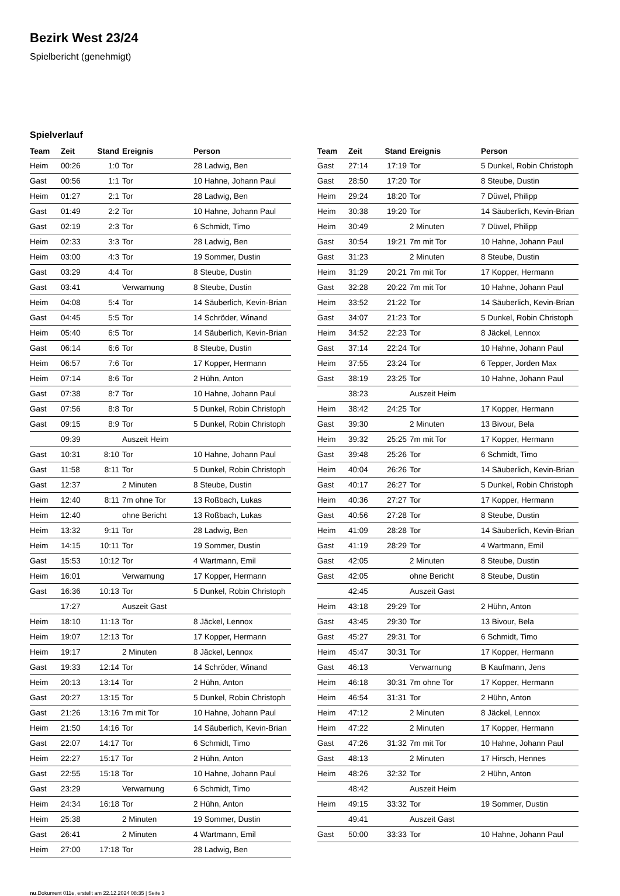Bezirk West 23/24
Spielbericht (genehmigt)
Spielverlauf
| Team | Zeit | Stand | Ereignis | Person |
| --- | --- | --- | --- | --- |
| Heim | 00:26 | 1:0 | Tor | 28 Ladwig, Ben |
| Gast | 00:56 | 1:1 | Tor | 10 Hahne, Johann Paul |
| Heim | 01:27 | 2:1 | Tor | 28 Ladwig, Ben |
| Gast | 01:49 | 2:2 | Tor | 10 Hahne, Johann Paul |
| Gast | 02:19 | 2:3 | Tor | 6 Schmidt, Timo |
| Heim | 02:33 | 3:3 | Tor | 28 Ladwig, Ben |
| Heim | 03:00 | 4:3 | Tor | 19 Sommer, Dustin |
| Gast | 03:29 | 4:4 | Tor | 8 Steube, Dustin |
| Gast | 03:41 | | Verwarnung | 8 Steube, Dustin |
| Heim | 04:08 | 5:4 | Tor | 14 Säuberlich, Kevin-Brian |
| Gast | 04:45 | 5:5 | Tor | 14 Schröder, Winand |
| Heim | 05:40 | 6:5 | Tor | 14 Säuberlich, Kevin-Brian |
| Gast | 06:14 | 6:6 | Tor | 8 Steube, Dustin |
| Heim | 06:57 | 7:6 | Tor | 17 Kopper, Hermann |
| Heim | 07:14 | 8:6 | Tor | 2 Hühn, Anton |
| Gast | 07:38 | 8:7 | Tor | 10 Hahne, Johann Paul |
| Gast | 07:56 | 8:8 | Tor | 5 Dunkel, Robin Christoph |
| Gast | 09:15 | 8:9 | Tor | 5 Dunkel, Robin Christoph |
| | 09:39 | | Auszeit Heim | |
| Gast | 10:31 | 8:10 | Tor | 10 Hahne, Johann Paul |
| Gast | 11:58 | 8:11 | Tor | 5 Dunkel, Robin Christoph |
| Gast | 12:37 | | 2 Minuten | 8 Steube, Dustin |
| Heim | 12:40 | 8:11 | 7m ohne Tor | 13 Roßbach, Lukas |
| Heim | 12:40 | | ohne Bericht | 13 Roßbach, Lukas |
| Heim | 13:32 | 9:11 | Tor | 28 Ladwig, Ben |
| Heim | 14:15 | 10:11 | Tor | 19 Sommer, Dustin |
| Gast | 15:53 | 10:12 | Tor | 4 Wartmann, Emil |
| Heim | 16:01 | | Verwarnung | 17 Kopper, Hermann |
| Gast | 16:36 | 10:13 | Tor | 5 Dunkel, Robin Christoph |
| | 17:27 | | Auszeit Gast | |
| Heim | 18:10 | 11:13 | Tor | 8 Jäckel, Lennox |
| Heim | 19:07 | 12:13 | Tor | 17 Kopper, Hermann |
| Heim | 19:17 | | 2 Minuten | 8 Jäckel, Lennox |
| Gast | 19:33 | 12:14 | Tor | 14 Schröder, Winand |
| Heim | 20:13 | 13:14 | Tor | 2 Hühn, Anton |
| Gast | 20:27 | 13:15 | Tor | 5 Dunkel, Robin Christoph |
| Gast | 21:26 | 13:16 | 7m mit Tor | 10 Hahne, Johann Paul |
| Heim | 21:50 | 14:16 | Tor | 14 Säuberlich, Kevin-Brian |
| Gast | 22:07 | 14:17 | Tor | 6 Schmidt, Timo |
| Heim | 22:27 | 15:17 | Tor | 2 Hühn, Anton |
| Gast | 22:55 | 15:18 | Tor | 10 Hahne, Johann Paul |
| Gast | 23:29 | | Verwarnung | 6 Schmidt, Timo |
| Heim | 24:34 | 16:18 | Tor | 2 Hühn, Anton |
| Heim | 25:38 | | 2 Minuten | 19 Sommer, Dustin |
| Gast | 26:41 | | 2 Minuten | 4 Wartmann, Emil |
| Heim | 27:00 | 17:18 | Tor | 28 Ladwig, Ben |
| Team | Zeit | Stand | Ereignis | Person |
| --- | --- | --- | --- | --- |
| Gast | 27:14 | 17:19 | Tor | 5 Dunkel, Robin Christoph |
| Gast | 28:50 | 17:20 | Tor | 8 Steube, Dustin |
| Heim | 29:24 | 18:20 | Tor | 7 Düwel, Philipp |
| Heim | 30:38 | 19:20 | Tor | 14 Säuberlich, Kevin-Brian |
| Heim | 30:49 | | 2 Minuten | 7 Düwel, Philipp |
| Gast | 30:54 | 19:21 | 7m mit Tor | 10 Hahne, Johann Paul |
| Gast | 31:23 | | 2 Minuten | 8 Steube, Dustin |
| Heim | 31:29 | 20:21 | 7m mit Tor | 17 Kopper, Hermann |
| Gast | 32:28 | 20:22 | 7m mit Tor | 10 Hahne, Johann Paul |
| Heim | 33:52 | 21:22 | Tor | 14 Säuberlich, Kevin-Brian |
| Gast | 34:07 | 21:23 | Tor | 5 Dunkel, Robin Christoph |
| Heim | 34:52 | 22:23 | Tor | 8 Jäckel, Lennox |
| Gast | 37:14 | 22:24 | Tor | 10 Hahne, Johann Paul |
| Heim | 37:55 | 23:24 | Tor | 6 Tepper, Jorden Max |
| Gast | 38:19 | 23:25 | Tor | 10 Hahne, Johann Paul |
| | 38:23 | | Auszeit Heim | |
| Heim | 38:42 | 24:25 | Tor | 17 Kopper, Hermann |
| Gast | 39:30 | | 2 Minuten | 13 Bivour, Bela |
| Heim | 39:32 | 25:25 | 7m mit Tor | 17 Kopper, Hermann |
| Gast | 39:48 | 25:26 | Tor | 6 Schmidt, Timo |
| Heim | 40:04 | 26:26 | Tor | 14 Säuberlich, Kevin-Brian |
| Gast | 40:17 | 26:27 | Tor | 5 Dunkel, Robin Christoph |
| Heim | 40:36 | 27:27 | Tor | 17 Kopper, Hermann |
| Gast | 40:56 | 27:28 | Tor | 8 Steube, Dustin |
| Heim | 41:09 | 28:28 | Tor | 14 Säuberlich, Kevin-Brian |
| Gast | 41:19 | 28:29 | Tor | 4 Wartmann, Emil |
| Gast | 42:05 | | 2 Minuten | 8 Steube, Dustin |
| Gast | 42:05 | | ohne Bericht | 8 Steube, Dustin |
| | 42:45 | | Auszeit Gast | |
| Heim | 43:18 | 29:29 | Tor | 2 Hühn, Anton |
| Gast | 43:45 | 29:30 | Tor | 13 Bivour, Bela |
| Gast | 45:27 | 29:31 | Tor | 6 Schmidt, Timo |
| Heim | 45:47 | 30:31 | Tor | 17 Kopper, Hermann |
| Gast | 46:13 | | Verwarnung | B Kaufmann, Jens |
| Heim | 46:18 | 30:31 | 7m ohne Tor | 17 Kopper, Hermann |
| Heim | 46:54 | 31:31 | Tor | 2 Hühn, Anton |
| Heim | 47:12 | | 2 Minuten | 8 Jäckel, Lennox |
| Heim | 47:22 | | 2 Minuten | 17 Kopper, Hermann |
| Gast | 47:26 | 31:32 | 7m mit Tor | 10 Hahne, Johann Paul |
| Gast | 48:13 | | 2 Minuten | 17 Hirsch, Hennes |
| Heim | 48:26 | 32:32 | Tor | 2 Hühn, Anton |
| | 48:42 | | Auszeit Heim | |
| Heim | 49:15 | 33:32 | Tor | 19 Sommer, Dustin |
| | 49:41 | | Auszeit Gast | |
| Gast | 50:00 | 33:33 | Tor | 10 Hahne, Johann Paul |
nu.Dokument 011e, erstellt am 22.12.2024 08:35 | Seite 3